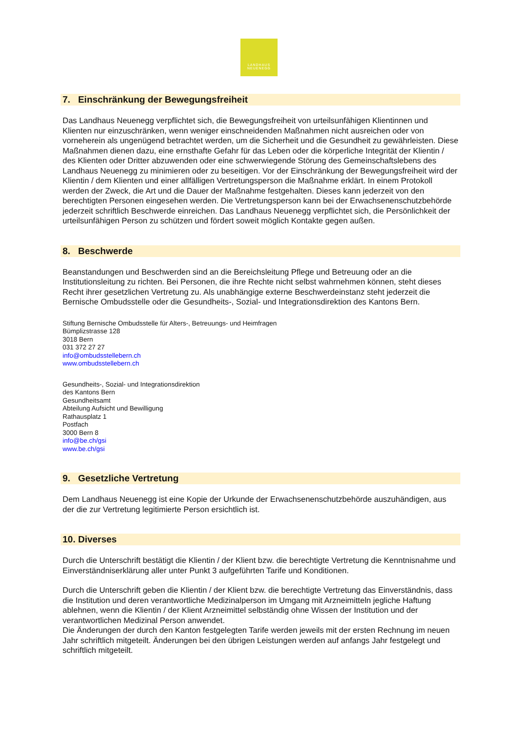LANDHAUS
NEUENEGG
7. Einschränkung der Bewegungsfreiheit
Das Landhaus Neuenegg verpflichtet sich, die Bewegungsfreiheit von urteilsunfähigen Klientinnen und Klienten nur einzuschränken, wenn weniger einschneidenden Maßnahmen nicht ausreichen oder von vorneherein als ungenügend betrachtet werden, um die Sicherheit und die Gesundheit zu gewährleisten. Diese Maßnahmen dienen dazu, eine ernsthafte Gefahr für das Leben oder die körperliche Integrität der Klientin / des Klienten oder Dritter abzuwenden oder eine schwerwiegende Störung des Gemeinschaftslebens des Landhaus Neuenegg zu minimieren oder zu beseitigen. Vor der Einschränkung der Bewegungsfreiheit wird der Klientin / dem Klienten und einer allfälligen Vertretungsperson die Maßnahme erklärt. In einem Protokoll werden der Zweck, die Art und die Dauer der Maßnahme festgehalten. Dieses kann jederzeit von den berechtigten Personen eingesehen werden. Die Vertretungsperson kann bei der Erwachsenenschutzbehörde jederzeit schriftlich Beschwerde einreichen. Das Landhaus Neuenegg verpflichtet sich, die Persönlichkeit der urteilsunfähigen Person zu schützen und fördert soweit möglich Kontakte gegen außen.
8. Beschwerde
Beanstandungen und Beschwerden sind an die Bereichsleitung Pflege und Betreuung oder an die Institutionsleitung zu richten. Bei Personen, die ihre Rechte nicht selbst wahrnehmen können, steht dieses Recht ihrer gesetzlichen Vertretung zu. Als unabhängige externe Beschwerdeinstanz steht jederzeit die Bernische Ombudsstelle oder die Gesundheits-, Sozial- und Integrationsdirektion des Kantons Bern.
Stiftung Bernische Ombudsstelle für Alters-, Betreuungs- und Heimfragen
Bümplizstrasse 128
3018 Bern
031 372 27 27
info@ombudsstellebern.ch
www.ombudsstellebern.ch
Gesundheits-, Sozial- und Integrationsdirektion
des Kantons Bern
Gesundheitsamt
Abteilung Aufsicht und Bewilligung
Rathausplatz 1
Postfach
3000 Bern 8
info@be.ch/gsi
www.be.ch/gsi
9. Gesetzliche Vertretung
Dem Landhaus Neuenegg ist eine Kopie der Urkunde der Erwachsenenschutzbehörde auszuhändigen, aus der die zur Vertretung legitimierte Person ersichtlich ist.
10. Diverses
Durch die Unterschrift bestätigt die Klientin / der Klient bzw. die berechtigte Vertretung die Kenntnisnahme und Einverständniserklärung aller unter Punkt 3 aufgeführten Tarife und Konditionen.
Durch die Unterschrift geben die Klientin / der Klient bzw. die berechtigte Vertretung das Einverständnis, dass die Institution und deren verantwortliche Medizinalperson im Umgang mit Arzneimitteln jegliche Haftung ablehnen, wenn die Klientin / der Klient Arzneimittel selbständig ohne Wissen der Institution und der verantwortlichen Medizinal Person anwendet.
Die Änderungen der durch den Kanton festgelegten Tarife werden jeweils mit der ersten Rechnung im neuen Jahr schriftlich mitgeteilt. Änderungen bei den übrigen Leistungen werden auf anfangs Jahr festgelegt und schriftlich mitgeteilt.